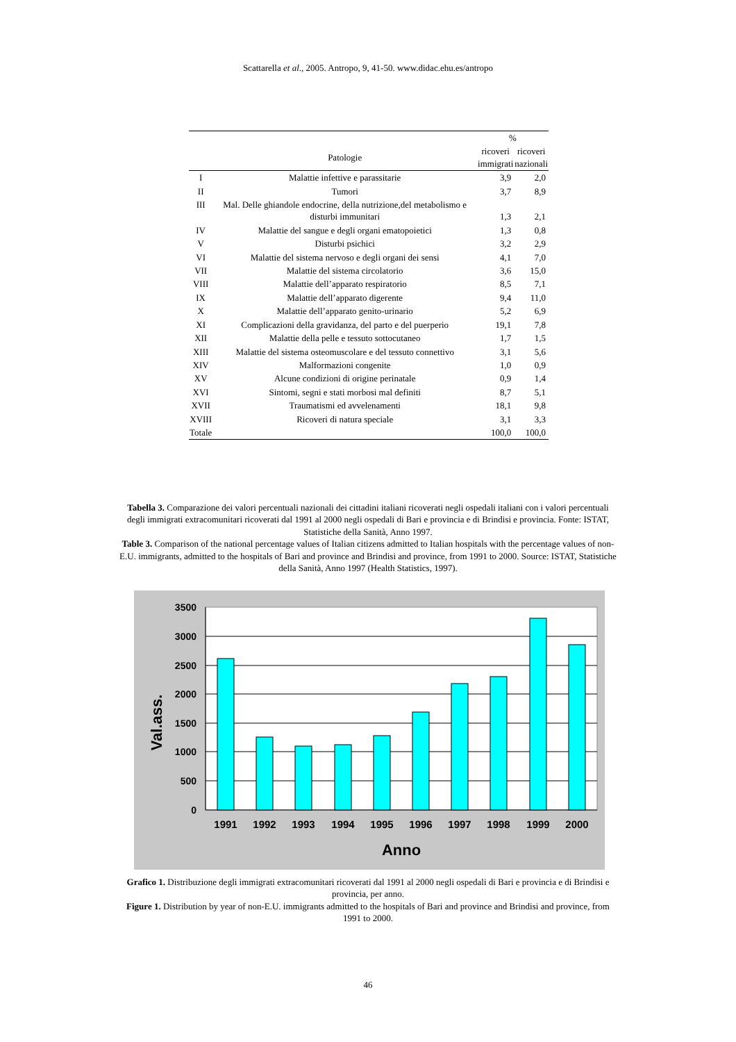Scattarella et al., 2005. Antropo, 9, 41-50. www.didac.ehu.es/antropo
| | | % | |
| --- | --- | --- | --- |
| | Patologie | ricoveri immigrati | ricoveri nazionali |
| I | Malattie infettive e parassitarie | 3,9 | 2,0 |
| II | Tumori | 3,7 | 8,9 |
| III | Mal. Delle ghiandole endocrine, della nutrizione,del metabolismo e disturbi immunitari | 1,3 | 2,1 |
| IV | Malattie del sangue e degli organi ematopoietici | 1,3 | 0,8 |
| V | Disturbi psichici | 3,2 | 2,9 |
| VI | Malattie del sistema nervoso e degli organi dei sensi | 4,1 | 7,0 |
| VII | Malattie del sistema circolatorio | 3,6 | 15,0 |
| VIII | Malattie dell’apparato respiratorio | 8,5 | 7,1 |
| IX | Malattie dell’apparato digerente | 9,4 | 11,0 |
| X | Malattie dell’apparato genito-urinario | 5,2 | 6,9 |
| XI | Complicazioni della gravidanza, del parto e del puerperio | 19,1 | 7,8 |
| XII | Malattie della pelle e tessuto sottocutaneo | 1,7 | 1,5 |
| XIII | Malattie del sistema osteomuscolare e del tessuto connettivo | 3,1 | 5,6 |
| XIV | Malformazioni congenite | 1,0 | 0,9 |
| XV | Alcune condizioni di origine perinatale | 0,9 | 1,4 |
| XVI | Sintomi, segni e stati morbosi mal definiti | 8,7 | 5,1 |
| XVII | Traumatismi ed avvelenamenti | 18,1 | 9,8 |
| XVIII | Ricoveri di natura speciale | 3,1 | 3,3 |
| Totale | | 100,0 | 100,0 |
Tabella 3. Comparazione dei valori percentuali nazionali dei cittadini italiani ricoverati negli ospedali italiani con i valori percentuali degli immigrati extracomunitari ricoverati dal 1991 al 2000 negli ospedali di Bari e provincia e di Brindisi e provincia. Fonte: ISTAT, Statistiche della Sanità, Anno 1997.
Table 3. Comparison of the national percentage values of Italian citizens admitted to Italian hospitals with the percentage values of non-E.U. immigrants, admitted to the hospitals of Bari and province and Brindisi and province, from 1991 to 2000. Source: ISTAT, Statistiche della Sanità, Anno 1997 (Health Statistics, 1997).
3500
3000
2500
2000
1500
1000
500
0
1991
1992
1993
1994
1995
1996
1997
1998
1999
2000
Anno
Val.ass.
Grafico 1. Distribuzione degli immigrati extracomunitari ricoverati dal 1991 al 2000 negli ospedali di Bari e provincia e di Brindisi e provincia, per anno.
Figure 1. Distribution by year of non-E.U. immigrants admitted to the hospitals of Bari and province and Brindisi and province, from 1991 to 2000.
46